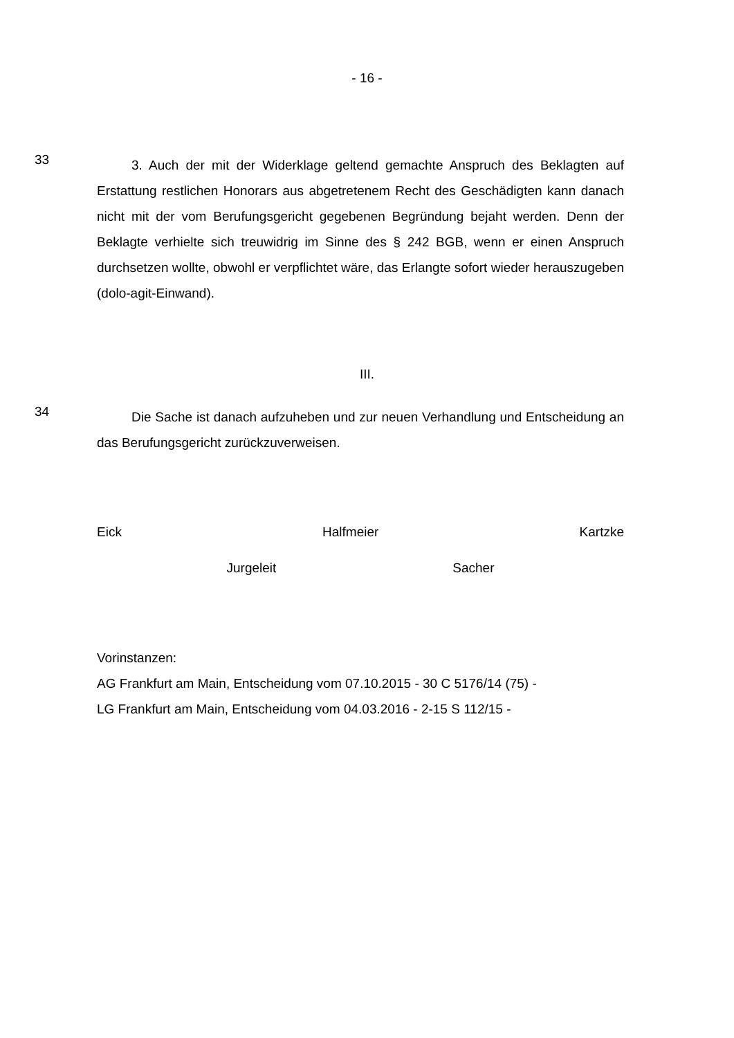- 16 -
33
3. Auch der mit der Widerklage geltend gemachte Anspruch des Beklagten auf Erstattung restlichen Honorars aus abgetretenem Recht des Geschädigten kann danach nicht mit der vom Berufungsgericht gegebenen Begründung bejaht werden. Denn der Beklagte verhielte sich treuwidrig im Sinne des § 242 BGB, wenn er einen Anspruch durchsetzen wollte, obwohl er verpflichtet wäre, das Erlangte sofort wieder herauszugeben (dolo-agit-Einwand).
III.
34
Die Sache ist danach aufzuheben und zur neuen Verhandlung und Entscheidung an das Berufungsgericht zurückzuverweisen.
Eick Halfmeier Kartzke
Jurgeleit Sacher
Vorinstanzen:
AG Frankfurt am Main, Entscheidung vom 07.10.2015 - 30 C 5176/14 (75) -
LG Frankfurt am Main, Entscheidung vom 04.03.2016 - 2-15 S 112/15 -